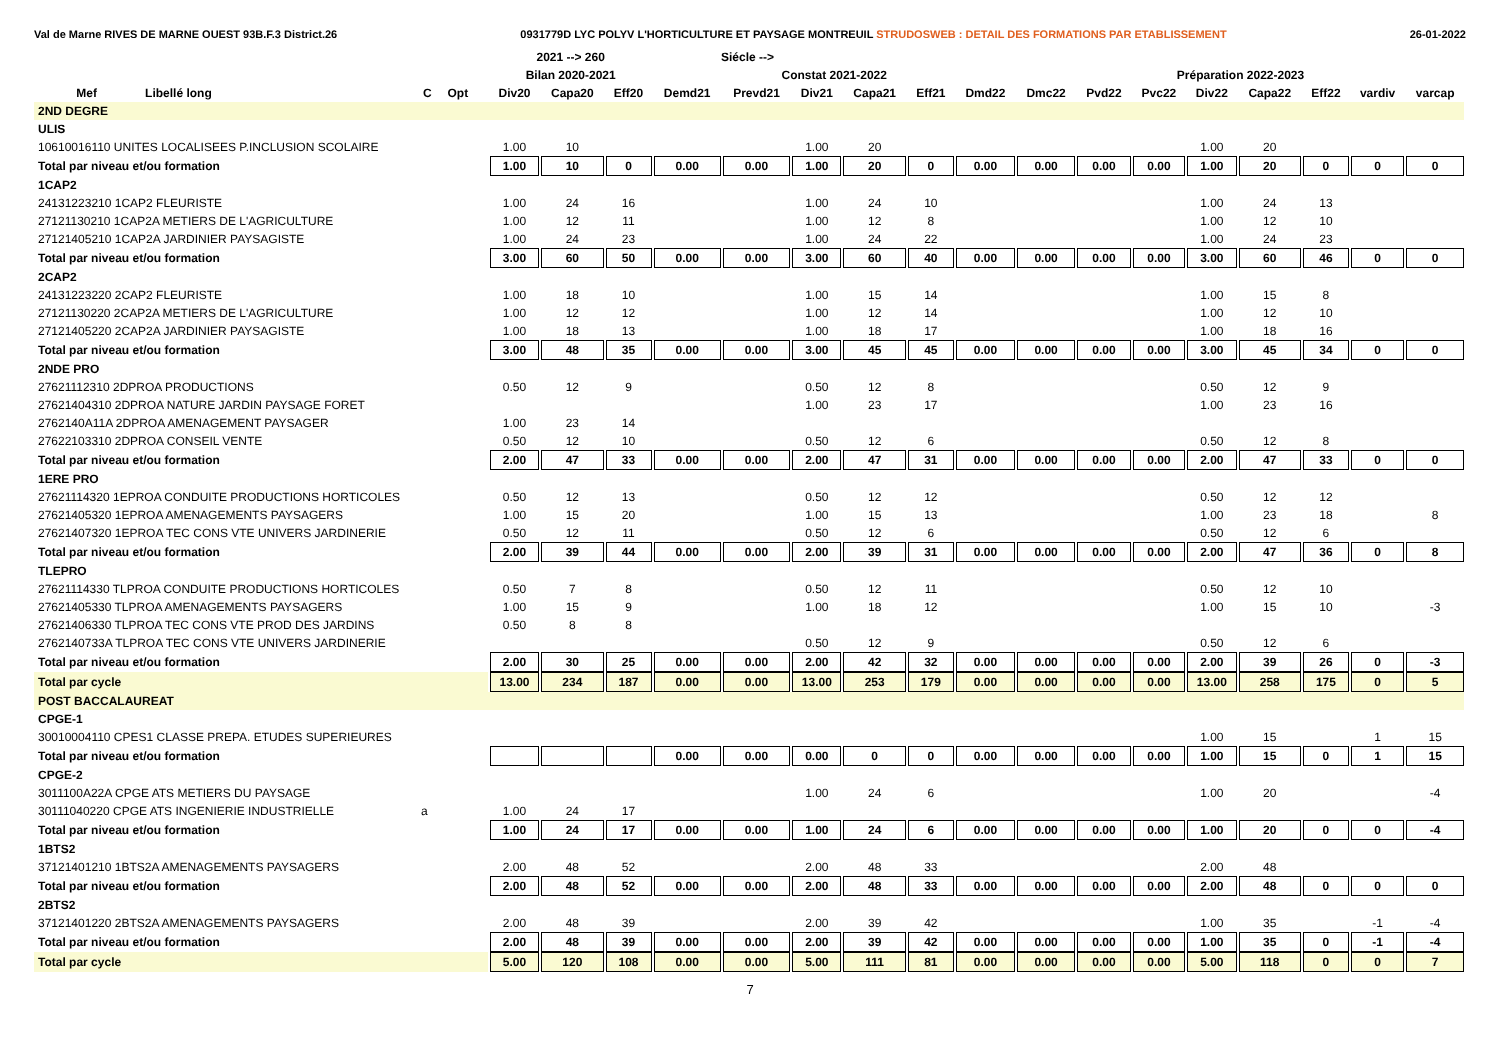Val de Marne RIVES DE MARNE OUEST 93B.F.3 District.26 0931779D LYC POLYV L'HORTICULTURE ET PAYSAGE MONTREUIL STRUDOSWEB : DETAIL DES FORMATIONS PAR ETABLISSEMENT 26-01-2022
| | | | | | 2021 --> 260 | | | Siécle --> | | | | | | | | | | | | | |
| --- | --- | --- | --- | --- | --- | --- | --- | --- | --- | --- | --- | --- | --- | --- | --- | --- | --- | --- | --- | --- | --- |
| | | | | | Bilan 2020-2021 | | | Constat 2021-2022 | | | | | | Préparation 2022-2023 | | | | | | | |
| Mef | Libellé long | C | Opt | | Div20 | Capa20 | Eff20 | Demd21 | Prevd21 | Div21 | Capa21 | Eff21 | Dmd22 | Dmc22 | Pvd22 | Pvc22 | Div22 | Capa22 | Eff22 | vardiv | varcap |
| 2ND DEGRE | | | | | | | | | | | | | | | | | | | | | |
| ULIS | | | | | | | | | | | | | | | | | | | | | |
| 10610016110 UNITES LOCALISEES P.INCLUSION SCOLAIRE | | | | | 1.00 | 10 | | | | 1.00 | 20 | | | | | | 1.00 | 20 | | | |
| Total par niveau et/ou formation | | | | | 1.00 | 10 | 0 | 0.00 | 0.00 | 1.00 | 20 | 0 | 0.00 | 0.00 | 0.00 | 0.00 | 1.00 | 20 | 0 | 0 | 0 |
| 1CAP2 | | | | | | | | | | | | | | | | | | | | | |
| 24131223210 1CAP2 FLEURISTE | | | | | 1.00 | 24 | 16 | | | 1.00 | 24 | 10 | | | | | 1.00 | 24 | 13 | | |
| 27121130210 1CAP2A METIERS DE L'AGRICULTURE | | | | | 1.00 | 12 | 11 | | | 1.00 | 12 | 8 | | | | | 1.00 | 12 | 10 | | |
| 27121405210 1CAP2A JARDINIER PAYSAGISTE | | | | | 1.00 | 24 | 23 | | | 1.00 | 24 | 22 | | | | | 1.00 | 24 | 23 | | |
| Total par niveau et/ou formation | | | | | 3.00 | 60 | 50 | 0.00 | 0.00 | 3.00 | 60 | 40 | 0.00 | 0.00 | 0.00 | 0.00 | 3.00 | 60 | 46 | 0 | 0 |
| 2CAP2 | | | | | | | | | | | | | | | | | | | | | |
| 24131223220 2CAP2 FLEURISTE | | | | | 1.00 | 18 | 10 | | | 1.00 | 15 | 14 | | | | | 1.00 | 15 | 8 | | |
| 27121130220 2CAP2A METIERS DE L'AGRICULTURE | | | | | 1.00 | 12 | 12 | | | 1.00 | 12 | 14 | | | | | 1.00 | 12 | 10 | | |
| 27121405220 2CAP2A JARDINIER PAYSAGISTE | | | | | 1.00 | 18 | 13 | | | 1.00 | 18 | 17 | | | | | 1.00 | 18 | 16 | | |
| Total par niveau et/ou formation | | | | | 3.00 | 48 | 35 | 0.00 | 0.00 | 3.00 | 45 | 45 | 0.00 | 0.00 | 0.00 | 0.00 | 3.00 | 45 | 34 | 0 | 0 |
| 2NDE PRO | | | | | | | | | | | | | | | | | | | | | |
| 27621112310 2DPROA PRODUCTIONS | | | | | 0.50 | 12 | 9 | | | 0.50 | 12 | 8 | | | | | 0.50 | 12 | 9 | | |
| 27621404310 2DPROA NATURE JARDIN PAYSAGE FORET | | | | | | | | | | 1.00 | 23 | 17 | | | | | 1.00 | 23 | 16 | | |
| 2762140A11A 2DPROA AMENAGEMENT PAYSAGER | | | | | 1.00 | 23 | 14 | | | | | | | | | | | | | | |
| 27622103310 2DPROA CONSEIL VENTE | | | | | 0.50 | 12 | 10 | | | 0.50 | 12 | 6 | | | | | 0.50 | 12 | 8 | | |
| Total par niveau et/ou formation | | | | | 2.00 | 47 | 33 | 0.00 | 0.00 | 2.00 | 47 | 31 | 0.00 | 0.00 | 0.00 | 0.00 | 2.00 | 47 | 33 | 0 | 0 |
| 1ERE PRO | | | | | | | | | | | | | | | | | | | | | |
| 27621114320 1EPROA CONDUITE PRODUCTIONS HORTICOLES | | | | | 0.50 | 12 | 13 | | | 0.50 | 12 | 12 | | | | | 0.50 | 12 | 12 | | |
| 27621405320 1EPROA AMENAGEMENTS PAYSAGERS | | | | | 1.00 | 15 | 20 | | | 1.00 | 15 | 13 | | | | | 1.00 | 23 | 18 | | 8 |
| 27621407320 1EPROA TEC CONS VTE UNIVERS JARDINERIE | | | | | 0.50 | 12 | 11 | | | 0.50 | 12 | 6 | | | | | 0.50 | 12 | 6 | | |
| Total par niveau et/ou formation | | | | | 2.00 | 39 | 44 | 0.00 | 0.00 | 2.00 | 39 | 31 | 0.00 | 0.00 | 0.00 | 0.00 | 2.00 | 47 | 36 | 0 | 8 |
| TLEPRO | | | | | | | | | | | | | | | | | | | | | |
| 27621114330 TLPROA CONDUITE PRODUCTIONS HORTICOLES | | | | | 0.50 | 7 | 8 | | | 0.50 | 12 | 11 | | | | | 0.50 | 12 | 10 | | |
| 27621405330 TLPROA AMENAGEMENTS PAYSAGERS | | | | | 1.00 | 15 | 9 | | | 1.00 | 18 | 12 | | | | | 1.00 | 15 | 10 | | -3 |
| 27621406330 TLPROA TEC CONS VTE PROD DES JARDINS | | | | | 0.50 | 8 | 8 | | | | | | | | | | | | | | |
| 2762140733A TLPROA TEC CONS VTE UNIVERS JARDINERIE | | | | | | | | | | 0.50 | 12 | 9 | | | | | 0.50 | 12 | 6 | | |
| Total par niveau et/ou formation | | | | | 2.00 | 30 | 25 | 0.00 | 0.00 | 2.00 | 42 | 32 | 0.00 | 0.00 | 0.00 | 0.00 | 2.00 | 39 | 26 | 0 | -3 |
| Total par cycle | | | | | 13.00 | 234 | 187 | 0.00 | 0.00 | 13.00 | 253 | 179 | 0.00 | 0.00 | 0.00 | 0.00 | 13.00 | 258 | 175 | 0 | 5 |
| POST BACCALAUREAT | | | | | | | | | | | | | | | | | | | | | |
| CPGE-1 | | | | | | | | | | | | | | | | | | | | | |
| 30010004110 CPES1 CLASSE PREPA. ETUDES SUPERIEURES | | | | | | | | | | | | | | | | | 1.00 | 15 | | 1 | 15 |
| Total par niveau et/ou formation | | | | | | | | 0.00 | 0.00 | 0.00 | 0 | 0 | 0.00 | 0.00 | 0.00 | 0.00 | 1.00 | 15 | 0 | 1 | 15 |
| CPGE-2 | | | | | | | | | | | | | | | | | | | | | |
| 3011100A22A CPGE ATS METIERS DU PAYSAGE | | | | | | | | | | 1.00 | 24 | 6 | | | | | 1.00 | 20 | | | -4 |
| 30111040220 CPGE ATS INGENIERIE INDUSTRIELLE | | a | | | 1.00 | 24 | 17 | | | | | | | | | | | | | | |
| Total par niveau et/ou formation | | | | | 1.00 | 24 | 17 | 0.00 | 0.00 | 1.00 | 24 | 6 | 0.00 | 0.00 | 0.00 | 0.00 | 1.00 | 20 | 0 | 0 | -4 |
| 1BTS2 | | | | | | | | | | | | | | | | | | | | | |
| 37121401210 1BTS2A AMENAGEMENTS PAYSAGERS | | | | | 2.00 | 48 | 52 | | | 2.00 | 48 | 33 | | | | | 2.00 | 48 | | | |
| Total par niveau et/ou formation | | | | | 2.00 | 48 | 52 | 0.00 | 0.00 | 2.00 | 48 | 33 | 0.00 | 0.00 | 0.00 | 0.00 | 2.00 | 48 | 0 | 0 | 0 |
| 2BTS2 | | | | | | | | | | | | | | | | | | | | | |
| 37121401220 2BTS2A AMENAGEMENTS PAYSAGERS | | | | | 2.00 | 48 | 39 | | | 2.00 | 39 | 42 | | | | | 1.00 | 35 | | -1 | -4 |
| Total par niveau et/ou formation | | | | | 2.00 | 48 | 39 | 0.00 | 0.00 | 2.00 | 39 | 42 | 0.00 | 0.00 | 0.00 | 0.00 | 1.00 | 35 | 0 | -1 | -4 |
| Total par cycle | | | | | 5.00 | 120 | 108 | 0.00 | 0.00 | 5.00 | 111 | 81 | 0.00 | 0.00 | 0.00 | 0.00 | 5.00 | 118 | 0 | 0 | 7 |
7